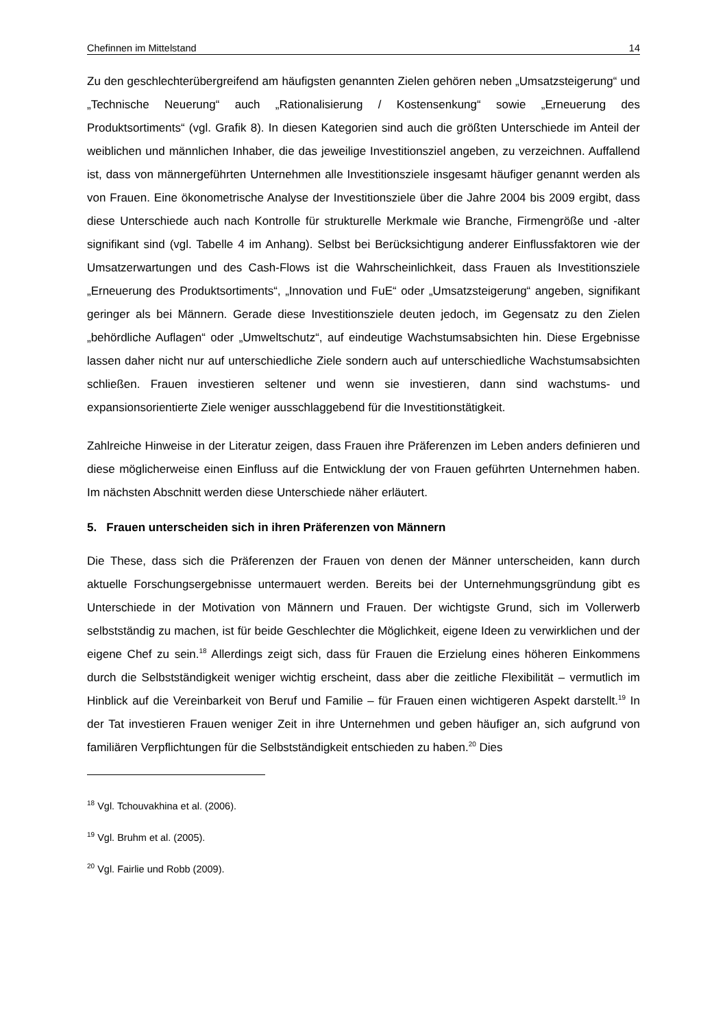Chefinnen im Mittelstand 14
Zu den geschlechterübergreifend am häufigsten genannten Zielen gehören neben „Umsatzsteigerung“ und „Technische Neuerung“ auch „Rationalisierung / Kostensenkung“ sowie „Erneuerung des Produktsortiments“ (vgl. Grafik 8). In diesen Kategorien sind auch die größten Unterschiede im Anteil der weiblichen und männlichen Inhaber, die das jeweilige Investitionsziel angeben, zu verzeichnen. Auffallend ist, dass von männergeführten Unternehmen alle Investitionsziele insgesamt häufiger genannt werden als von Frauen. Eine ökonometrische Analyse der Investitionsziele über die Jahre 2004 bis 2009 ergibt, dass diese Unterschiede auch nach Kontrolle für strukturelle Merkmale wie Branche, Firmengröße und -alter signifikant sind (vgl. Tabelle 4 im Anhang). Selbst bei Berücksichtigung anderer Einflussfaktoren wie der Umsatzerwartungen und des Cash-Flows ist die Wahrscheinlichkeit, dass Frauen als Investitionsziele „Erneuerung des Produktsortiments“, „Innovation und FuE“ oder „Umsatzsteigerung“ angeben, signifikant geringer als bei Männern. Gerade diese Investitionsziele deuten jedoch, im Gegensatz zu den Zielen „behördliche Auflagen“ oder „Umweltschutz“, auf eindeutige Wachstumsabsichten hin. Diese Ergebnisse lassen daher nicht nur auf unterschiedliche Ziele sondern auch auf unterschiedliche Wachstumsabsichten schließen. Frauen investieren seltener und wenn sie investieren, dann sind wachstums- und expansionsorientierte Ziele weniger ausschlaggebend für die Investitionstätigkeit.
Zahlreiche Hinweise in der Literatur zeigen, dass Frauen ihre Präferenzen im Leben anders definieren und diese möglicherweise einen Einfluss auf die Entwicklung der von Frauen geführten Unternehmen haben. Im nächsten Abschnitt werden diese Unterschiede näher erläutert.
5. Frauen unterscheiden sich in ihren Präferenzen von Männern
Die These, dass sich die Präferenzen der Frauen von denen der Männer unterscheiden, kann durch aktuelle Forschungsergebnisse untermauert werden. Bereits bei der Unternehmungsgründung gibt es Unterschiede in der Motivation von Männern und Frauen. Der wichtigste Grund, sich im Vollerwerb selbstständig zu machen, ist für beide Geschlechter die Möglichkeit, eigene Ideen zu verwirklichen und der eigene Chef zu sein.<sup>18</sup> Allerdings zeigt sich, dass für Frauen die Erzielung eines höheren Einkommens durch die Selbstständigkeit weniger wichtig erscheint, dass aber die zeitliche Flexibilität – vermutlich im Hinblick auf die Vereinbarkeit von Beruf und Familie – für Frauen einen wichtigeren Aspekt darstellt.<sup>19</sup> In der Tat investieren Frauen weniger Zeit in ihre Unternehmen und geben häufiger an, sich aufgrund von familiären Verpflichtungen für die Selbstständigkeit entschieden zu haben.<sup>20</sup> Dies
<sup>18</sup> Vgl. Tchouvakhina et al. (2006).
<sup>19</sup> Vgl. Bruhm et al. (2005).
<sup>20</sup> Vgl. Fairlie und Robb (2009).